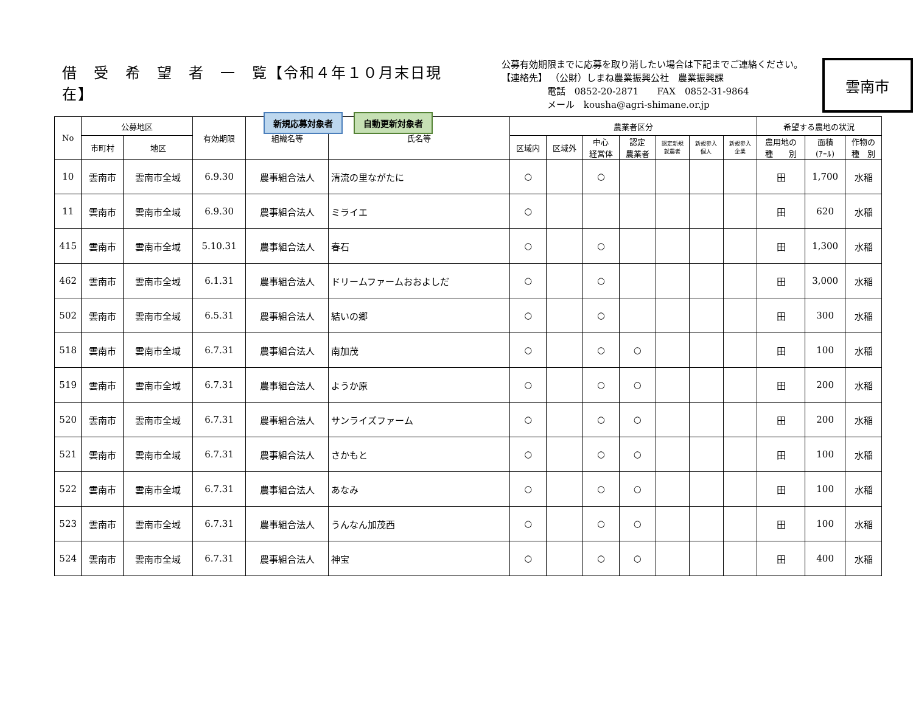借　受　希　望　者　一　覧【令和４年１０月末日現在】
新規応募対象者 自動更新対象者
公募有効期限までに応募を取り消したい場合は下記までご連絡ください。
【連絡先】 （公財）しまね農業振興公社　農業振興課
　　　　　電話　0852-20-2871　　FAX　0852-31-9864
　　　　　メール　kousha@agri-shimane.or.jp
雲南市
| No | 公募地区 | | 有効期限 | 組織名等 | 氏名等 | 農業者区分 | | | | | | | 希望する農地の状況 | | |
| --- | --- | --- | --- | --- | --- | --- | --- | --- | --- | --- | --- | --- | --- | --- | --- |
| | 市町村 | 地区 | | | | 区域内 | 区域外 | 中心 経営体 | 認定 農業者 | 認定新規 就農者 | 新規参入 個人 | 新規参入 企業 | 農用地の 種 別 | 面積 (ｱｰﾙ) | 作物の 種 別 |
| 10 | 雲南市 | 雲南市全域 | 6.9.30 | 農事組合法人 | 清流の里ながたに | ○ | | ○ | | | | | 田 | 1,700 | 水稲 |
| 11 | 雲南市 | 雲南市全域 | 6.9.30 | 農事組合法人 | ミライエ | ○ | | | | | | | 田 | 620 | 水稲 |
| 415 | 雲南市 | 雲南市全域 | 5.10.31 | 農事組合法人 | 春石 | ○ | | ○ | | | | | 田 | 1,300 | 水稲 |
| 462 | 雲南市 | 雲南市全域 | 6.1.31 | 農事組合法人 | ドリームファームおおよしだ | ○ | | ○ | | | | | 田 | 3,000 | 水稲 |
| 502 | 雲南市 | 雲南市全域 | 6.5.31 | 農事組合法人 | 結いの郷 | ○ | | ○ | | | | | 田 | 300 | 水稲 |
| 518 | 雲南市 | 雲南市全域 | 6.7.31 | 農事組合法人 | 南加茂 | ○ | | ○ | ○ | | | | 田 | 100 | 水稲 |
| 519 | 雲南市 | 雲南市全域 | 6.7.31 | 農事組合法人 | ようか原 | ○ | | ○ | ○ | | | | 田 | 200 | 水稲 |
| 520 | 雲南市 | 雲南市全域 | 6.7.31 | 農事組合法人 | サンライズファーム | ○ | | ○ | ○ | | | | 田 | 200 | 水稲 |
| 521 | 雲南市 | 雲南市全域 | 6.7.31 | 農事組合法人 | さかもと | ○ | | ○ | ○ | | | | 田 | 100 | 水稲 |
| 522 | 雲南市 | 雲南市全域 | 6.7.31 | 農事組合法人 | あなみ | ○ | | ○ | ○ | | | | 田 | 100 | 水稲 |
| 523 | 雲南市 | 雲南市全域 | 6.7.31 | 農事組合法人 | うんなん加茂西 | ○ | | ○ | ○ | | | | 田 | 100 | 水稲 |
| 524 | 雲南市 | 雲南市全域 | 6.7.31 | 農事組合法人 | 神宝 | ○ | | ○ | ○ | | | | 田 | 400 | 水稲 |